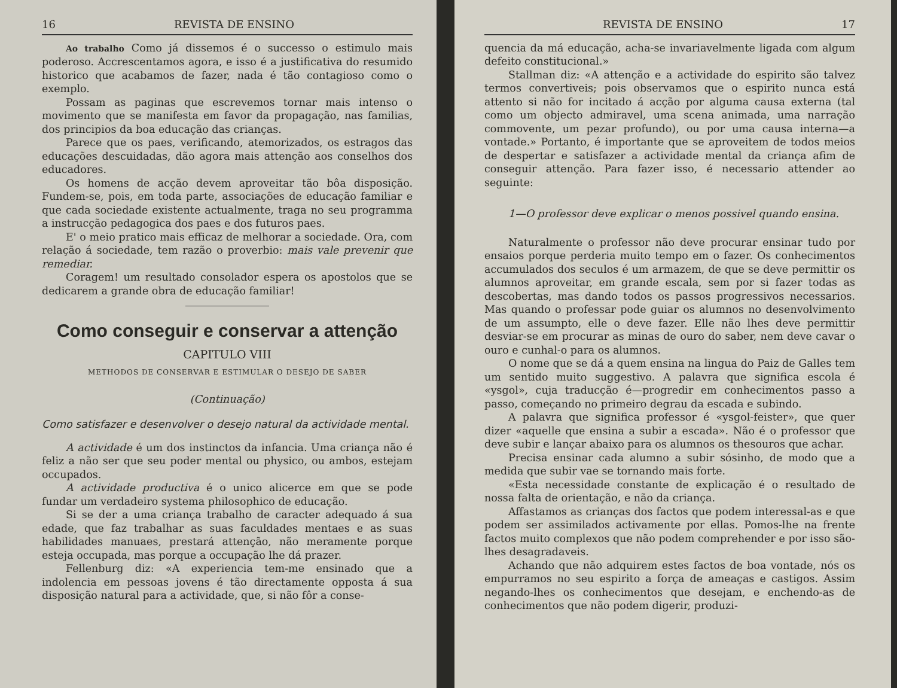16 REVISTA DE ENSINO
Ao trabalho Como já dissemos é o successo o estimulo mais poderoso. Accrescentamos agora, e isso é a justificativa do resumido historico que acabamos de fazer, nada é tão contagioso como o exemplo.
Possam as paginas que escrevemos tornar mais intenso o movimento que se manifesta em favor da propagação, nas familias, dos principios da boa educação das crianças.
Parece que os paes, verificando, atemorizados, os estragos das educações descuidadas, dão agora mais attenção aos conselhos dos educadores.
Os homens de acção devem aproveitar tão bôa disposição. Fundem-se, pois, em toda parte, associações de educação familiar e que cada sociedade existente actualmente, traga no seu programma a instrucção pedagogica dos paes e dos futuros paes.
E' o meio pratico mais efficaz de melhorar a sociedade. Ora, com relação á sociedade, tem razão o proverbio: mais vale prevenir que remediar.
Coragem! um resultado consolador espera os apostolos que se dedicarem a grande obra de educação familiar!
Como conseguir e conservar a attenção
CAPITULO VIII
METHODOS DE CONSERVAR E ESTIMULAR O DESEJO DE SABER
(Continuação)
Como satisfazer e desenvolver o desejo natural da actividade mental.
A actividade é um dos instinctos da infancia. Uma criança não é feliz a não ser que seu poder mental ou physico, ou ambos, estejam occupados.
A actividade productiva é o unico alicerce em que se pode fundar um verdadeiro systema philosophico de educação.
Si se der a uma criança trabalho de caracter adequado á sua edade, que faz trabalhar as suas faculdades mentaes e as suas habilidades manuaes, prestará attenção, não meramente porque esteja occupada, mas porque a occupação lhe dá prazer.
Fellenburg diz: «A experiencia tem-me ensinado que a indolencia em pessoas jovens é tão directamente opposta á sua disposição natural para a actividade, que, si não fôr a conse-
REVISTA DE ENSINO 17
quencia da má educação, acha-se invariavelmente ligada com algum defeito constitucional.»
Stallman diz: «A attenção e a actividade do espirito são talvez termos convertiveis; pois observamos que o espirito nunca está attento si não for incitado á acção por alguma causa externa (tal como um objecto admiravel, uma scena animada, uma narração commovente, um pezar profundo), ou por uma causa interna—a vontade.» Portanto, é importante que se aproveitem de todos meios de despertar e satisfazer a actividade mental da criança afim de conseguir attenção. Para fazer isso, é necessario attender ao seguinte:
1—O professor deve explicar o menos possivel quando ensina.
Naturalmente o professor não deve procurar ensinar tudo por ensaios porque perderia muito tempo em o fazer. Os conhecimentos accumulados dos seculos é um armazem, de que se deve permittir os alumnos aproveitar, em grande escala, sem por si fazer todas as descobertas, mas dando todos os passos progressivos necessarios. Mas quando o professar pode guiar os alumnos no desenvolvimento de um assumpto, elle o deve fazer. Elle não lhes deve permittir desviar-se em procurar as minas de ouro do saber, nem deve cavar o ouro e cunhal-o para os alumnos.
O nome que se dá a quem ensina na lingua do Paiz de Galles tem um sentido muito suggestivo. A palavra que significa escola é «ysgol», cuja traducção é—progredir em conhecimentos passo a passo, começando no primeiro degrau da escada e subindo.
A palavra que significa professor é «ysgol-feister», que quer dizer «aquelle que ensina a subir a escada». Não é o professor que deve subir e lançar abaixo para os alumnos os thesouros que achar.
Precisa ensinar cada alumno a subir sósinho, de modo que a medida que subir vae se tornando mais forte.
«Esta necessidade constante de explicação é o resultado de nossa falta de orientação, e não da criança.
Affastamos as crianças dos factos que podem interessal-as e que podem ser assimilados activamente por ellas. Pomos-lhe na frente factos muito complexos que não podem comprehender e por isso são-lhes desagradaveis.
Achando que não adquirem estes factos de boa vontade, nós os empurramos no seu espirito a força de ameaças e castigos. Assim negando-lhes os conhecimentos que desejam, e enchendo-as de conhecimentos que não podem digerir, produzi-